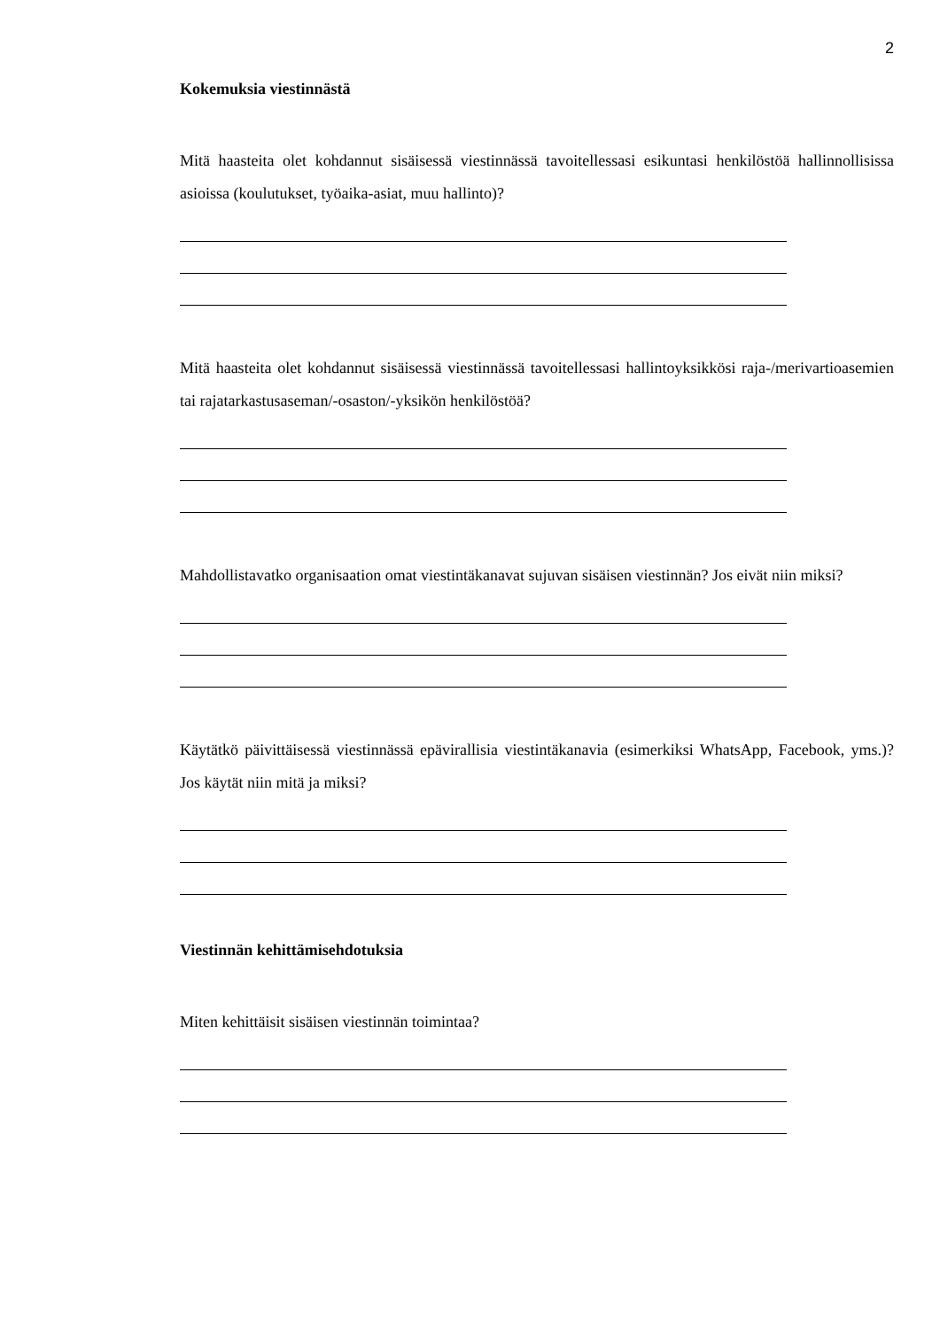2
Kokemuksia viestinnästä
Mitä haasteita olet kohdannut sisäisessä viestinnässä tavoitellessasi esikuntasi henkilöstöä hallinnollisissa asioissa (koulutukset, työaika-asiat, muu hallinto)?
Mitä haasteita olet kohdannut sisäisessä viestinnässä tavoitellessasi hallintoyksikkösi raja-/merivartioasemien tai rajatarkastusaseman/-osaston/-yksikön henkilöstöä?
Mahdollistavatko organisaation omat viestintäkanavat sujuvan sisäisen viestinnän? Jos eivät niin miksi?
Käytätkö päivittäisessä viestinnässä epävirallisia viestintäkanavia (esimerkiksi WhatsApp, Facebook, yms.)? Jos käytät niin mitä ja miksi?
Viestinnän kehittämisehdotuksia
Miten kehittäisit sisäisen viestinnän toimintaa?